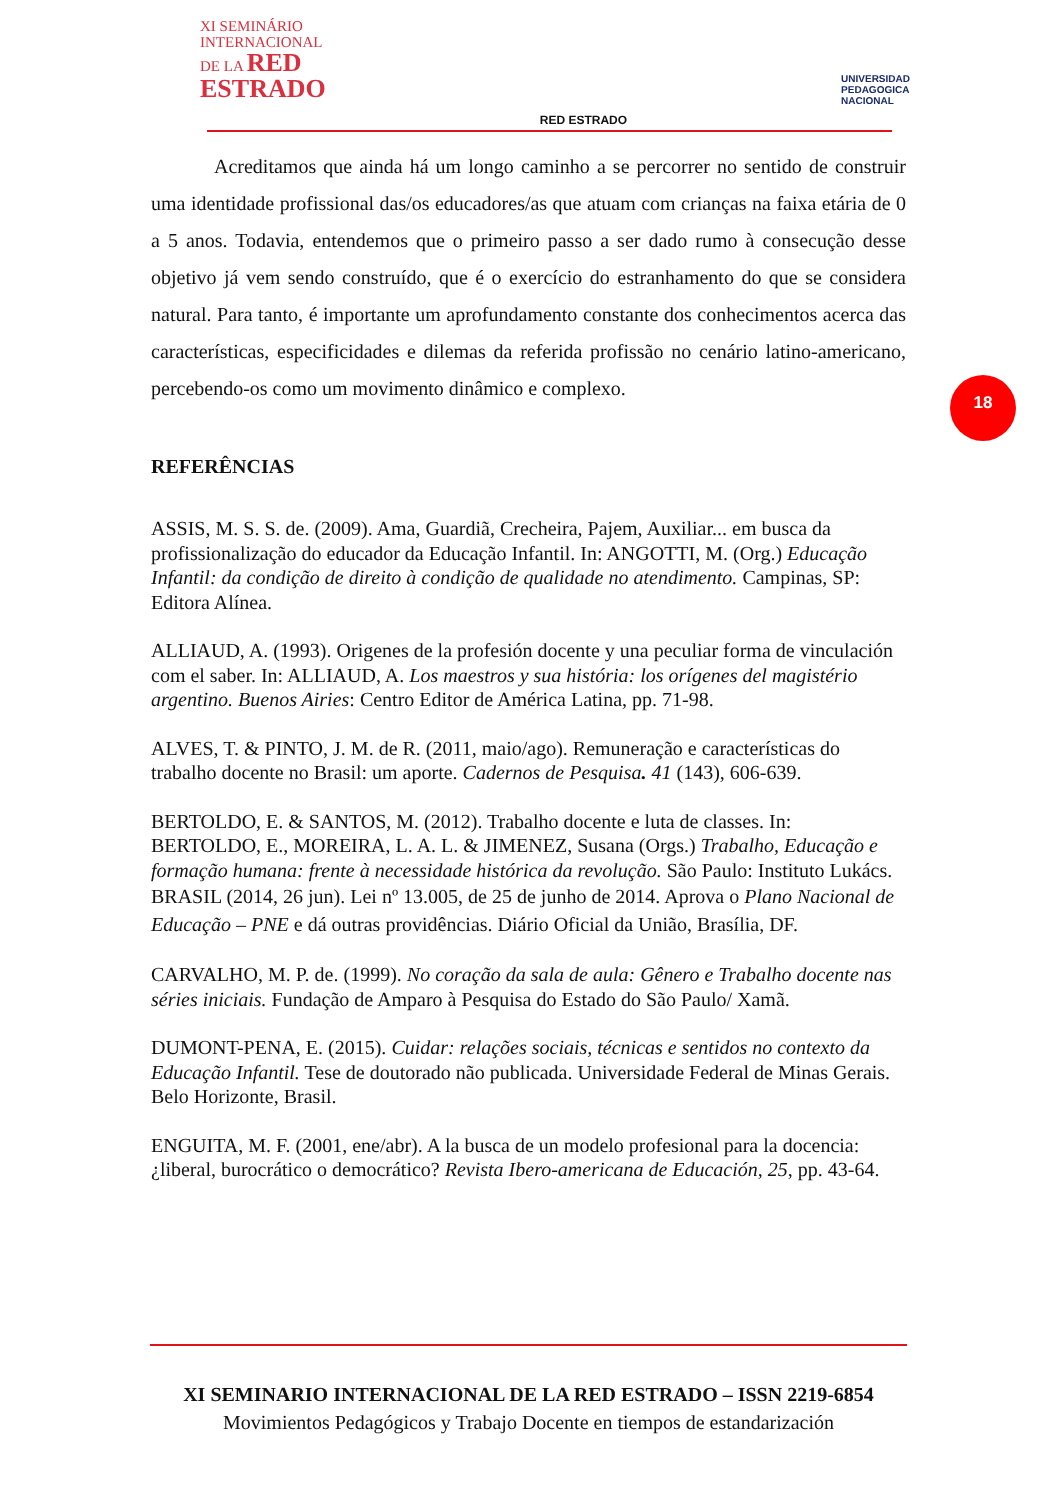XI SEMINÁRIO
INTERNACIONAL
DE LA RED
ESTRADO
RED ESTRADO
UNIVERSIDAD
PEDAGOGICA
NACIONAL
Acreditamos que ainda há um longo caminho a se percorrer no sentido de construir uma identidade profissional das/os educadores/as que atuam com crianças na faixa etária de 0 a 5 anos. Todavia, entendemos que o primeiro passo a ser dado rumo à consecução desse objetivo já vem sendo construído, que é o exercício do estranhamento do que se considera natural. Para tanto, é importante um aprofundamento constante dos conhecimentos acerca das características, especificidades e dilemas da referida profissão no cenário latino-americano, percebendo-os como um movimento dinâmico e complexo.
REFERÊNCIAS
ASSIS, M. S. S. de. (2009). Ama, Guardiã, Crecheira, Pajem, Auxiliar... em busca da profissionalização do educador da Educação Infantil. In: ANGOTTI, M. (Org.) Educação Infantil: da condição de direito à condição de qualidade no atendimento. Campinas, SP: Editora Alínea.
ALLIAUD, A. (1993). Origenes de la profesión docente y una peculiar forma de vinculación com el saber. In: ALLIAUD, A. Los maestros y sua história: los orígenes del magistério argentino. Buenos Airies: Centro Editor de América Latina, pp. 71-98.
ALVES, T. & PINTO, J. M. de R. (2011, maio/ago). Remuneração e características do trabalho docente no Brasil: um aporte. Cadernos de Pesquisa. 41 (143), 606-639.
BERTOLDO, E. & SANTOS, M. (2012). Trabalho docente e luta de classes. In: BERTOLDO, E., MOREIRA, L. A. L. & JIMENEZ, Susana (Orgs.) Trabalho, Educação e formação humana: frente à necessidade histórica da revolução. São Paulo: Instituto Lukács.
BRASIL (2014, 26 jun). Lei nº 13.005, de 25 de junho de 2014. Aprova o Plano Nacional de Educação – PNE e dá outras providências. Diário Oficial da União, Brasília, DF.
CARVALHO, M. P. de. (1999). No coração da sala de aula: Gênero e Trabalho docente nas séries iniciais. Fundação de Amparo à Pesquisa do Estado do São Paulo/ Xamã.
DUMONT-PENA, E. (2015). Cuidar: relações sociais, técnicas e sentidos no contexto da Educação Infantil. Tese de doutorado não publicada. Universidade Federal de Minas Gerais. Belo Horizonte, Brasil.
ENGUITA, M. F. (2001, ene/abr). A la busca de un modelo profesional para la docencia: ¿liberal, burocrático o democrático? Revista Ibero-americana de Educación, 25, pp. 43-64.
18
XI SEMINARIO INTERNACIONAL DE LA RED ESTRADO – ISSN 2219-6854
Movimientos Pedagógicos y Trabajo Docente en tiempos de estandarización